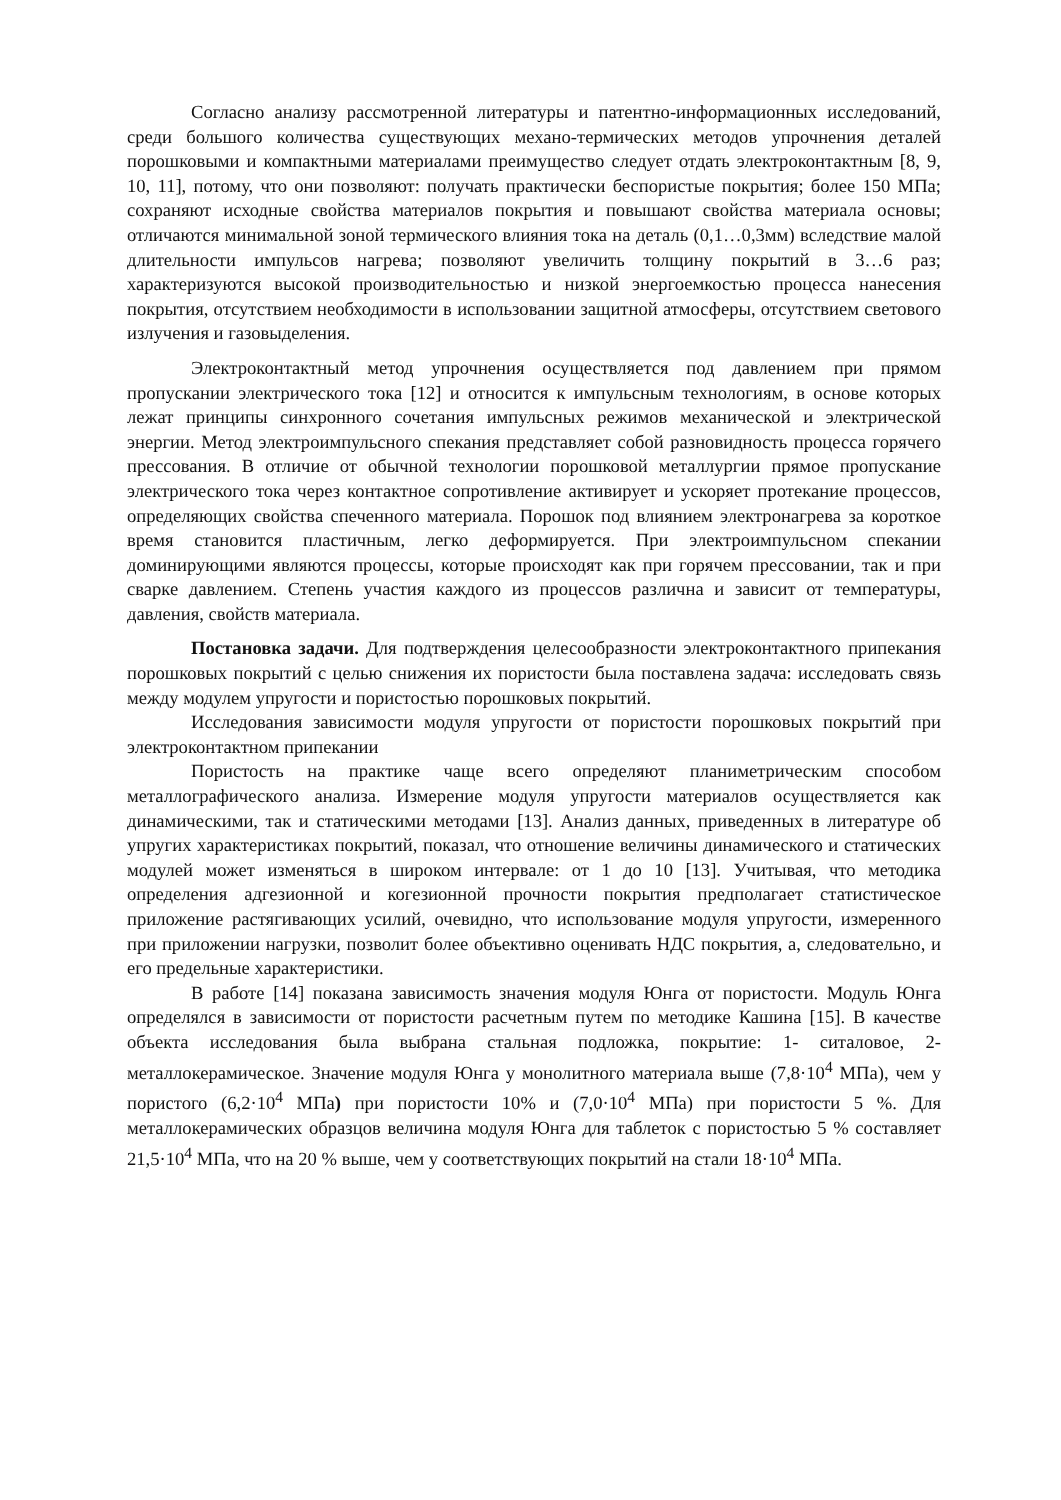Согласно анализу рассмотренной литературы и патентно-информационных исследований, среди большого количества существующих механо-термических методов упрочнения деталей порошковыми и компактными материалами преимущество следует отдать электроконтактным [8, 9, 10, 11], потому, что они позволяют: получать практически беспористые покрытия; более 150 МПа; сохраняют исходные свойства материалов покрытия и повышают свойства материала основы; отличаются минимальной зоной термического влияния тока на деталь (0,1…0,3мм) вследствие малой длительности импульсов нагрева; позволяют увеличить толщину покрытий в 3…6 раз; характеризуются высокой производительностью и низкой энергоемкостью процесса нанесения покрытия, отсутствием необходимости в использовании защитной атмосферы, отсутствием светового излучения и газовыделения.
Электроконтактный метод упрочнения осуществляется под давлением при прямом пропускании электрического тока [12] и относится к импульсным технологиям, в основе которых лежат принципы синхронного сочетания импульсных режимов механической и электрической энергии. Метод электроимпульсного спекания представляет собой разновидность процесса горячего прессования. В отличие от обычной технологии порошковой металлургии прямое пропускание электрического тока через контактное сопротивление активирует и ускоряет протекание процессов, определяющих свойства спеченного материала. Порошок под влиянием электронагрева за короткое время становится пластичным, легко деформируется. При электроимпульсном спекании доминирующими являются процессы, которые происходят как при горячем прессовании, так и при сварке давлением. Степень участия каждого из процессов различна и зависит от температуры, давления, свойств материала.
Постановка задачи. Для подтверждения целесообразности электроконтактного припекания порошковых покрытий с целью снижения их пористости была поставлена задача: исследовать связь между модулем упругости и пористостью порошковых покрытий.
Исследования зависимости модуля упругости от пористости порошковых покрытий при электроконтактном припекании
Пористость на практике чаще всего определяют планиметрическим способом металлографического анализа. Измерение модуля упругости материалов осуществляется как динамическими, так и статическими методами [13]. Анализ данных, приведенных в литературе об упругих характеристиках покрытий, показал, что отношение величины динамического и статических модулей может изменяться в широком интервале: от 1 до 10 [13]. Учитывая, что методика определения адгезионной и когезионной прочности покрытия предполагает статистическое приложение растягивающих усилий, очевидно, что использование модуля упругости, измеренного при приложении нагрузки, позволит более объективно оценивать НДС покрытия, а, следовательно, и его предельные характеристики.
В работе [14] показана зависимость значения модуля Юнга от пористости. Модуль Юнга определялся в зависимости от пористости расчетным путем по методике Кашина [15]. В качестве объекта исследования была выбрана стальная подложка, покрытие: 1- ситаловое, 2- металлокерамическое. Значение модуля Юнга у монолитного материала выше (7,8·10<sup>4</sup> МПа), чем у пористого (6,2·10<sup>4</sup> МПа) при пористости 10% и (7,0·10<sup>4</sup> МПа) при пористости 5 %. Для металлокерамических образцов величина модуля Юнга для таблеток с пористостью 5 % составляет 21,5·10<sup>4</sup> МПа, что на 20 % выше, чем у соответствующих покрытий на стали 18·10<sup>4</sup> МПа.